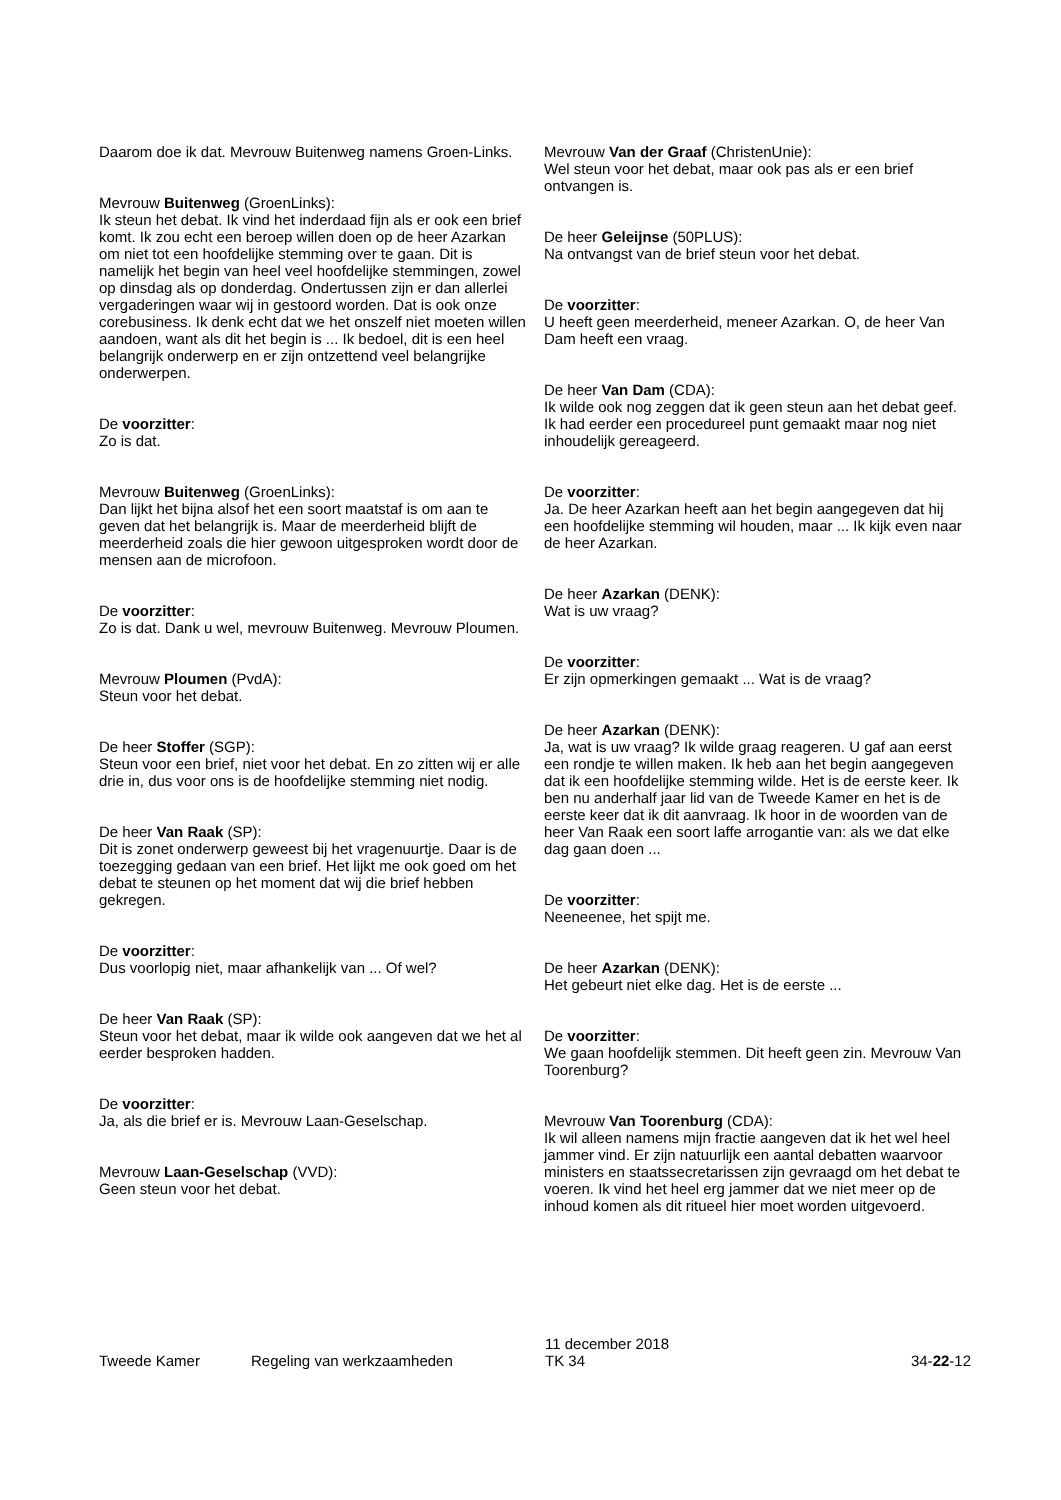Daarom doe ik dat. Mevrouw Buitenweg namens Groen-Links.
Mevrouw Buitenweg (GroenLinks):
Ik steun het debat. Ik vind het inderdaad fijn als er ook een brief komt. Ik zou echt een beroep willen doen op de heer Azarkan om niet tot een hoofdelijke stemming over te gaan. Dit is namelijk het begin van heel veel hoofdelijke stemmingen, zowel op dinsdag als op donderdag. Ondertussen zijn er dan allerlei vergaderingen waar wij in gestoord worden. Dat is ook onze corebusiness. Ik denk echt dat we het onszelf niet moeten willen aandoen, want als dit het begin is ... Ik bedoel, dit is een heel belangrijk onderwerp en er zijn ontzettend veel belangrijke onderwerpen.
De voorzitter:
Zo is dat.
Mevrouw Buitenweg (GroenLinks):
Dan lijkt het bijna alsof het een soort maatstaf is om aan te geven dat het belangrijk is. Maar de meerderheid blijft de meerderheid zoals die hier gewoon uitgesproken wordt door de mensen aan de microfoon.
De voorzitter:
Zo is dat. Dank u wel, mevrouw Buitenweg. Mevrouw Ploumen.
Mevrouw Ploumen (PvdA):
Steun voor het debat.
De heer Stoffer (SGP):
Steun voor een brief, niet voor het debat. En zo zitten wij er alle drie in, dus voor ons is de hoofdelijke stemming niet nodig.
De heer Van Raak (SP):
Dit is zonet onderwerp geweest bij het vragenuurtje. Daar is de toezegging gedaan van een brief. Het lijkt me ook goed om het debat te steunen op het moment dat wij die brief hebben gekregen.
De voorzitter:
Dus voorlopig niet, maar afhankelijk van ... Of wel?
De heer Van Raak (SP):
Steun voor het debat, maar ik wilde ook aangeven dat we het al eerder besproken hadden.
De voorzitter:
Ja, als die brief er is. Mevrouw Laan-Geselschap.
Mevrouw Laan-Geselschap (VVD):
Geen steun voor het debat.
Mevrouw Van der Graaf (ChristenUnie):
Wel steun voor het debat, maar ook pas als er een brief ontvangen is.
De heer Geleijnse (50PLUS):
Na ontvangst van de brief steun voor het debat.
De voorzitter:
U heeft geen meerderheid, meneer Azarkan. O, de heer Van Dam heeft een vraag.
De heer Van Dam (CDA):
Ik wilde ook nog zeggen dat ik geen steun aan het debat geef. Ik had eerder een procedureel punt gemaakt maar nog niet inhoudelijk gereageerd.
De voorzitter:
Ja. De heer Azarkan heeft aan het begin aangegeven dat hij een hoofdelijke stemming wil houden, maar ... Ik kijk even naar de heer Azarkan.
De heer Azarkan (DENK):
Wat is uw vraag?
De voorzitter:
Er zijn opmerkingen gemaakt ... Wat is de vraag?
De heer Azarkan (DENK):
Ja, wat is uw vraag? Ik wilde graag reageren. U gaf aan eerst een rondje te willen maken. Ik heb aan het begin aangegeven dat ik een hoofdelijke stemming wilde. Het is de eerste keer. Ik ben nu anderhalf jaar lid van de Tweede Kamer en het is de eerste keer dat ik dit aanvraag. Ik hoor in de woorden van de heer Van Raak een soort laffe arrogantie van: als we dat elke dag gaan doen ...
De voorzitter:
Neeneenee, het spijt me.
De heer Azarkan (DENK):
Het gebeurt niet elke dag. Het is de eerste ...
De voorzitter:
We gaan hoofdelijk stemmen. Dit heeft geen zin. Mevrouw Van Toorenburg?
Mevrouw Van Toorenburg (CDA):
Ik wil alleen namens mijn fractie aangeven dat ik het wel heel jammer vind. Er zijn natuurlijk een aantal debatten waarvoor ministers en staatssecretarissen zijn gevraagd om het debat te voeren. Ik vind het heel erg jammer dat we niet meer op de inhoud komen als dit ritueel hier moet worden uitgevoerd.
Tweede Kamer
Regeling van werkzaamheden
11 december 2018
TK 34
34-22-12